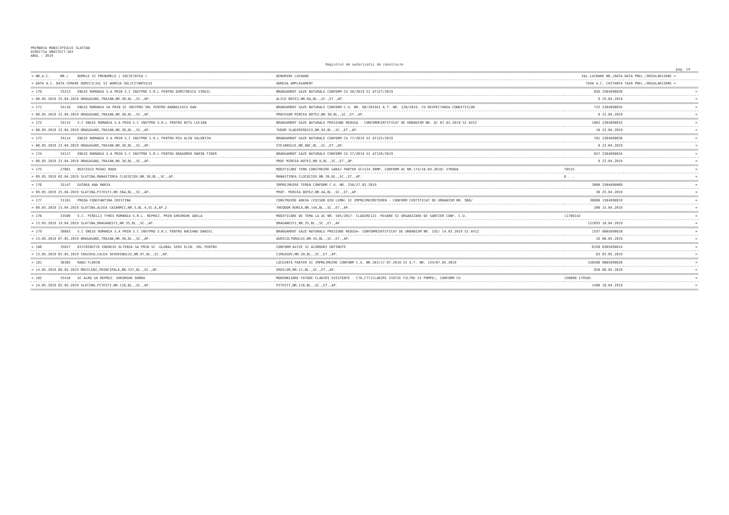PRIMARIA MUNICIPIULUI SLATINA
DIRECTIA ARHITECT-SEF
ANUL : 2019
Registrul de autorizatii de construire
pag. 14
| = NR.A.C. | NR./ | NUMELE SI PRENUMELE ( SOCIETATEA ) | DENUMIRE LUCRARE | VAL.LUCRARE NR./DATA | DATA PREL./REGULARIZARE = |
| --- | --- | --- | --- | --- | --- |
| = DATA A.C. DATA CERERE DOMICILIUL SI ADRESA SOLICITANTULUI | | | ADRESA AMPLASAMENT | TAXA A.C. CHITANTA | TAXA PREL./REGULARIZARE = |
| = 170 | 35213 | ENGIE ROMANIA S.A PRIN S.C INSTPRO S.R.L PENTRU DUMITRESCU VIRGIL | BRANSAMENT GAZE NATURALE CONFORM CU 30/2019 SI AT127/2019 | 856 2504890020 | = |
| = 08.05.2019 25.04.2019 DRAGASANI,TRAIAN,NR.30,BL.,SC.,AP. | | | ALICE BOTEZ,NR.6A,BL.,SC.,ET.,AP. | 9 25.04.2019 | = |
| = 171 | 34118 | ENGIE ROMANIA SA PRIN SC INSTPRO SRL PENTRU BARBULESCU DAN | BRANSAMENT GAZE NATURALE CONFORM C.U. NR. 68/2019SI A.T. NR. 120/2019, CU RESPECTAREA CONDITIILOR | 722 2204890035 | = |
| = 08.05.2019 22.04.2019 DRAGASANI,TRAIAN,NR.30,BL.,SC.,AP. | | | PROFESOR MIRCEA BOTEZ,NR.30,BL.,SC.,ET.,AP. | 8 22.04.2019 | = |
| = 172 | 34115 | S.C ENGIE ROMANIA S.A PRIN S.C INSTPRO S.R.L PENTRU NITU LUCIAN | BRANSAMENT GAZE NATURALE PRESIUNE REDUSA - CONFORMCERTIFICAT DE URBANISM NR. 8/ 07.01.2019 SI AVIZ | 1003 2204890033 | = |
| = 08.05.2019 22.04.2019 DRAGASANI,TRAIAN,NR.30,BL.,SC.,AP. | | | TUDOR VLADIMIRESCU,NR.94,BL.,SC.,ET.,AP. | 10 22.04.2019 | = |
| = 173 | 34114 | ENGIE ROMANIA S.A PRIN S.C INSTPRO S.R.L PENTRU MIU ALIN VALENTIN | BRANSAMENT GAZE NATURALE CONFORM CU 77/2019 SI AT125/2019 | 781 2204890036 | = |
| = 08.05.2019 22.04.2019 DRAGASANI,TRAIAN,NR.30,BL.,SC.,AP. | | | STEJARULUI,NR.88C,BL.,SC.,ET.,AP. | 8 22.04.2019 | = |
| = 174 | 34117 | ENGIE ROMANIA S.A PRIN S.C INSTPRO S.R.L PENTRU DRAGOMIR MARIN TIBER | BRANSAMENT GAZE NATURALE CONFORM CU 27/2019 SI AT126/2019 | 857 2204890034 | = |
| = 08.05.2019 22.04.2019 DRAGASANI,TRAIAN,NR.30,BL.,SC.,AP. | | | PROF MIRCEA BOTEZ,NR.9,BL.,SC.,ET.,AP. | 9 22.04.2019 | = |
| = 175 | 27081 | BUICESCU MIHAI RADU | MODIFICARE TEMA CONSTRUIRE GARAJ PARTER SC=134.90MP, CONFORM AC NR.174/18.04.2018( STRADA | 70515 | = |
| = 09.05.2019 02.04.2019 SLATINA,MANASTIREA CLOCOCIOV,NR.30,BL.,SC.,AP. | | | MANASTIREA CLOCOCIOV,NR.30,BL.,SC.,ET.,AP. | 0 . . | = |
| = 176 | 35147 | GUINEA ANA MARIA | IMPREJMUIRE TEREN CONFORM C.U. NR. 230/27.03.2019 | 3000 2504890009 | = |
| = 09.05.2019 25.04.2019 SLATINA,PITESTI,NR.56A,BL.,SC.,AP. | | | PROF. MIRCEA BOTEZ,NR.4A,BL.,SC.,ET.,AP. | 30 25.04.2019 | = |
| = 177 | 31161 | PREDA CONSTANTINA CRISTINA | CONSTRUIRE ANEXA (FOISOR DIN LEMN) SI IMPREJMUIRETEREN - CONFORM CERTIFICAT DE URBANISM NR. 966/ | 30000 1504890019 | = |
| = 09.05.2019 15.04.2019 SLATINA,ALEEA CAZARMII,NR.3,BL.4,SC.A,AP.2 | | | THEODOR BURCA,NR.14A,BL.,SC.,ET.,AP. | 200 15.04.2019 | = |
| = 178 | 33509 | S.C. PIRELLI TYRES ROMANIA S.R.L. REPREZ. PRIN GHEORGHE ADELA | MODIFICARE DE TEMA LA AC NR. 585/2017- CLADIRE121- MIXARE SI ORGANIZARE DE SANTIER CONF. C.U. | 11780142 | = |
| = 13.05.2019 19.04.2019 SLATINA,DRAGANESTI,NR.35,BL.,SC.,AP. | | | DRAGANESTI,NR.35,BL.,SC.,ET.,AP. | 121693 18.04.2019 | = |
| = 179 | 36683 | S.C ENGIE ROMANIA S.A PRIN S.C INSTPRO S.R.L PENTRU BACEANU DANIEL | BRANSAMENT GAZE NATURALE PRESIUNE REDUSA- CONFORMCERTIFICAT DE URBANISM NR. 192/ 14.03.2019 SI AVIZ | 1597 0605890010 | = |
| = 13.05.2019 07.05.2019 DRAGASANI,TRAIAN,NR.30,BL.,SC.,AP. | | | AGRICULTORULUI,NR.55,BL.,SC.,ET.,AP. | 16 06.05.2019 | = |
| = 180 | 35827 | DISTRIBUTIE ENERGIE OLTENIA SA PRIN SC .GLOBAL SERV ELIN. SRL PENTRU | CONFORM AVIZE SI ACORDURI OBTINUTE | 6350 0305890014 | = |
| = 13.05.2019 03.05.2019 CRAIOVA,CALEA SEVERINULUI,NR.97,BL.,SC.,AP. | | | CIREASOV,NR.20,BL.,SC.,ET.,AP. | 63 03.05.2019 | = |
| = 181 | 36305 | RADU FLORIN | LOCUINTA PARTER SI IMPREJMUIRE CONFORM C.U. NR.563/17.07.2018 SI A.T. NR. 134/07.05.2019 | 158500 0605890026 | = |
| = 14.05.2019 06.05.2019 MOVILENI,PRINCIPALA,NR.337,BL.,SC.,AP. | | | EROILOR,NR.11,BL.,SC.,ET.,AP. | 850 06.05.2019 | = |
| = 182 | 35418 | SC ALRO SA REPREZ. GHEORGHE DOBRA | MODERNIZARE FATADE CLADIRI EXISTENTE - C76,C77(CLADIRI STATIE FILTRE SI POMPE), CONFORM CU | 150000 179585 | = |
| = 14.05.2019 02.05.2019 SLATINA,PITESTI,NR.116,BL.,SC.,AP. | | | PITESTI,NR.116,BL.,SC.,ET.,AP. | 1500 18.04.2919 | = |